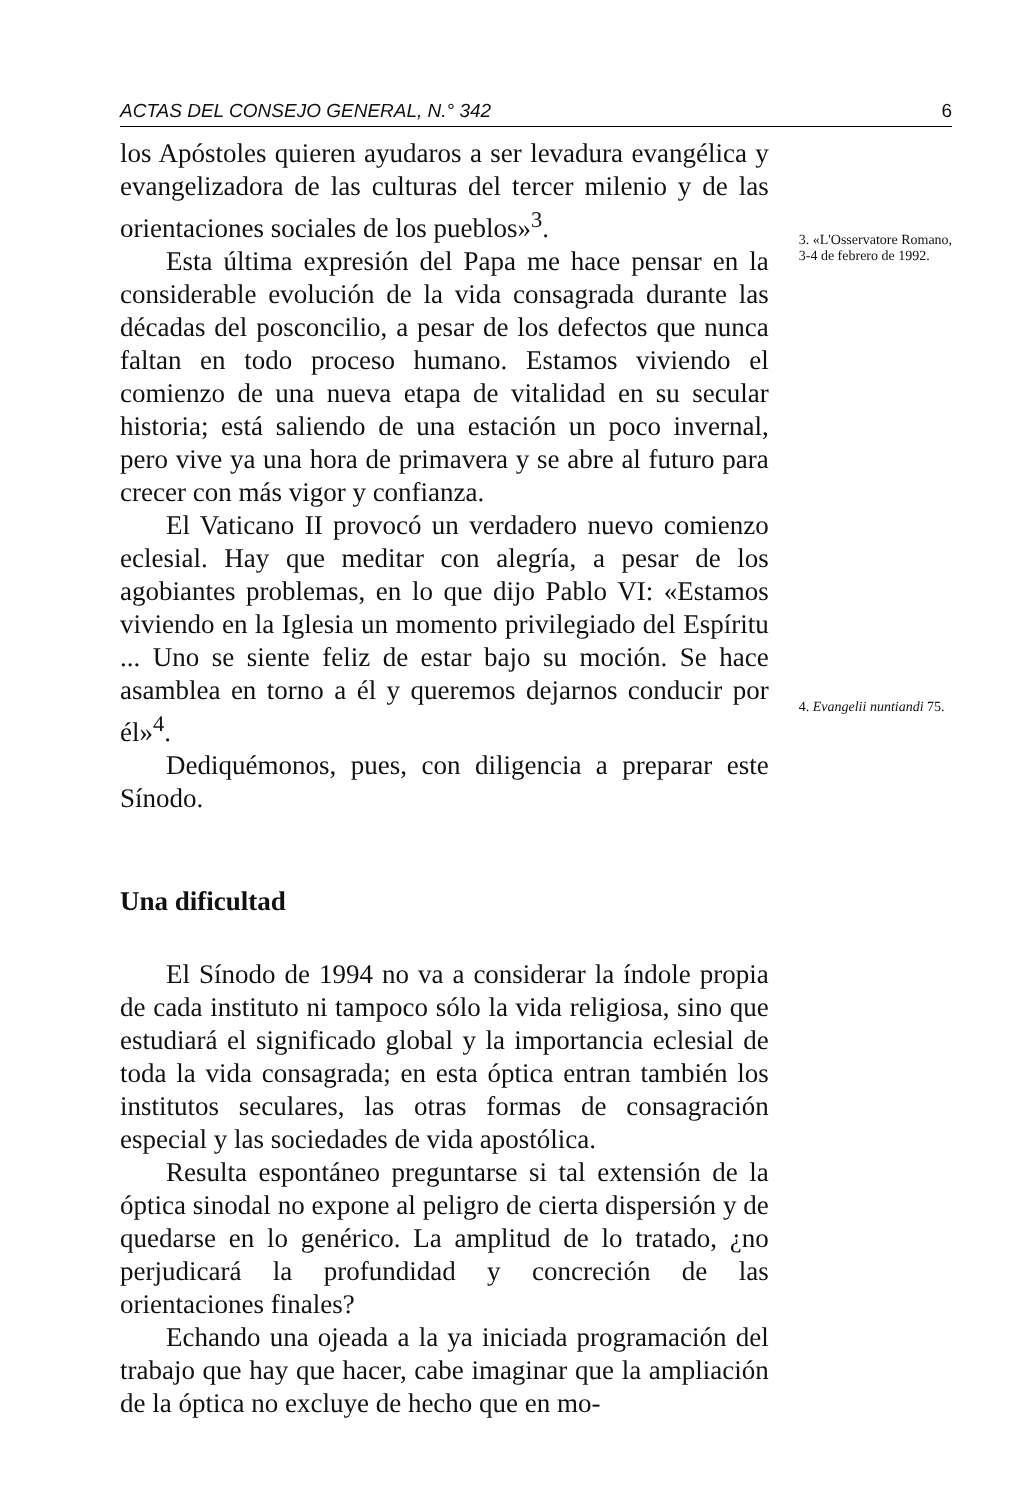ACTAS DEL CONSEJO GENERAL, N.° 342 6
los Apóstoles quieren ayudaros a ser levadura evangélica y evangelizadora de las culturas del tercer milenio y de las orientaciones sociales de los pueblos»<sup>3</sup>.
Esta última expresión del Papa me hace pensar en la considerable evolución de la vida consagrada durante las décadas del posconcilio, a pesar de los defectos que nunca faltan en todo proceso humano. Estamos viviendo el comienzo de una nueva etapa de vitalidad en su secular historia; está saliendo de una estación un poco invernal, pero vive ya una hora de primavera y se abre al futuro para crecer con más vigor y confianza.
El Vaticano II provocó un verdadero nuevo comienzo eclesial. Hay que meditar con alegría, a pesar de los agobiantes problemas, en lo que dijo Pablo VI: «Estamos viviendo en la Iglesia un momento privilegiado del Espíritu ... Uno se siente feliz de estar bajo su moción. Se hace asamblea en torno a él y queremos dejarnos conducir por él»<sup>4</sup>.
Dediquémonos, pues, con diligencia a preparar este Sínodo.
Una dificultad
El Sínodo de 1994 no va a considerar la índole propia de cada instituto ni tampoco sólo la vida religiosa, sino que estudiará el significado global y la importancia eclesial de toda la vida consagrada; en esta óptica entran también los institutos seculares, las otras formas de consagración especial y las sociedades de vida apostólica.
Resulta espontáneo preguntarse si tal extensión de la óptica sinodal no expone al peligro de cierta dispersión y de quedarse en lo genérico. La amplitud de lo tratado, ¿no perjudicará la profundidad y concreción de las orientaciones finales?
Echando una ojeada a la ya iniciada programación del trabajo que hay que hacer, cabe imaginar que la ampliación de la óptica no excluye de hecho que en mo-
3. «L'Osservatore Romano, 3-4 de febrero de 1992.
4. Evangelii nuntiandi 75.